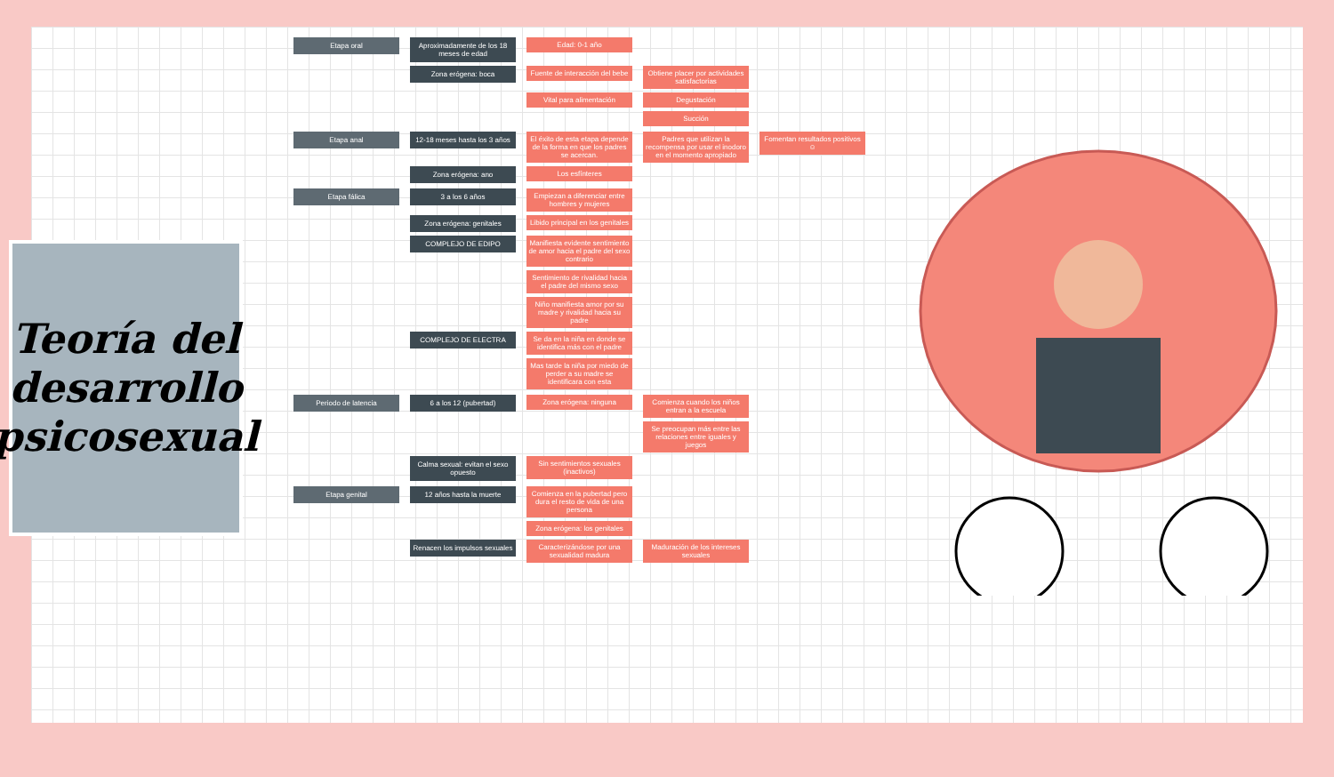Teoría del desarrollo psicosexual
Etapa oral Aproximadamente de los 18 meses de edad
Edad: 0-1 año
Zona erógena: boca Fuente de interacción del bebe
Obtiene placer por actividades satisfactorias
Vital para alimentación Degustación
Succión
Etapa anal 12-18 meses hasta los 3 años
El éxito de esta etapa depende de la forma en que los padres se acercan.
Padres que utilizan la recompensa por usar el inodoro en el momento apropiado
Fomentan resultados positivos ☺
Zona erógena: ano Los esfínteres
Etapa fálica 3 a los 6 años Empiezan a diferenciar entre hombres y mujeres
Zona erógena: genitales Libido principal en los genitales
COMPLEJO DE EDIPO Manifiesta evidente sentimiento de amor hacia el padre del sexo contrario
Sentimiento de rivalidad hacia el padre del mismo sexo
Niño manifiesta amor por su madre y rivalidad hacia su padre
COMPLEJO DE ELECTRA Se da en la niña en donde se identifica más con el padre
Mas tarde la niña por miedo de perder a su madre se identificara con esta
Periodo de latencia 6 a los 12 (pubertad) Zona erógena: ninguna Comienza cuando los niños entran a la escuela
Se preocupan más entre las relaciones entre iguales y juegos
Calma sexual: evitan el sexo opuesto
Sin sentimientos sexuales (inactivos)
Etapa genital 12 años hasta la muerte Comienza en la pubertad pero dura el resto de vida de una persona
Zona erógena: los genitales
Renacen los impulsos sexuales
Caracterizándose por una sexualidad madura
Maduración de los intereses sexuales